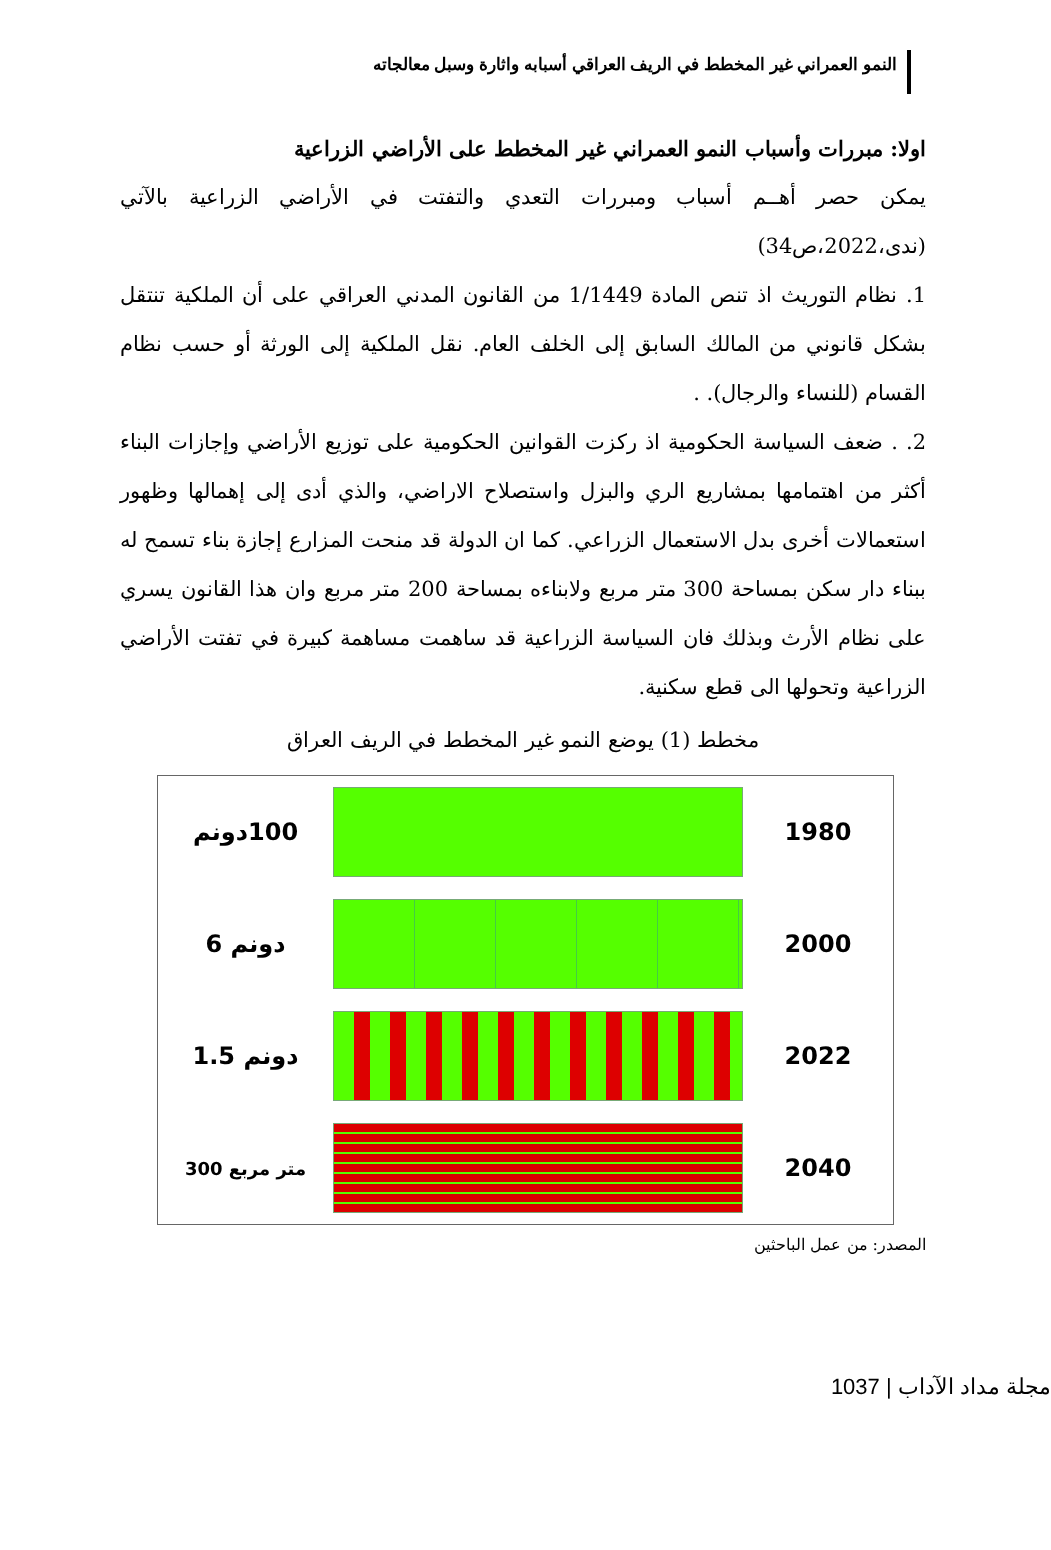النمو العمراني غير المخطط في الريف العراقي أسبابه واثارة وسبل معالجاته
اولا: مبررات وأسباب النمو العمراني غير المخطط على الأراضي الزراعية
يمكن حصر أهــم أسباب ومبررات التعدي والتفتت في الأراضي الزراعية بالآتي (ندى،2022،ص34)
1. نظام التوريث اذ تنص المادة 1/1449 من القانون المدني العراقي على أن الملكية تنتقل بشكل قانوني من المالك السابق إلى الخلف العام. نقل الملكية إلى الورثة أو حسب نظام القسام (للنساء والرجال). .
2. . ضعف السياسة الحكومية اذ ركزت القوانين الحكومية على توزيع الأراضي وإجازات البناء أكثر من اهتمامها بمشاريع الري والبزل واستصلاح الاراضي، والذي أدى إلى إهمالها وظهور استعمالات أخرى بدل الاستعمال الزراعي. كما ان الدولة قد منحت المزارع إجازة بناء تسمح له ببناء دار سكن بمساحة 300 متر مربع ولابناءه بمساحة 200 متر مربع وان هذا القانون يسري على نظام الأرث وبذلك فان السياسة الزراعية قد ساهمت مساهمة كبيرة في تفتت الأراضي الزراعية وتحولها الى قطع سكنية.
مخطط (1) يوضع النمو غير المخطط في الريف العراق
100دونم
1980
دونم 6
2000
دونم 1.5
2022
متر مربع 300
2040
المصدر: من عمل الباحثين
مجلة مداد الآداب | 1037